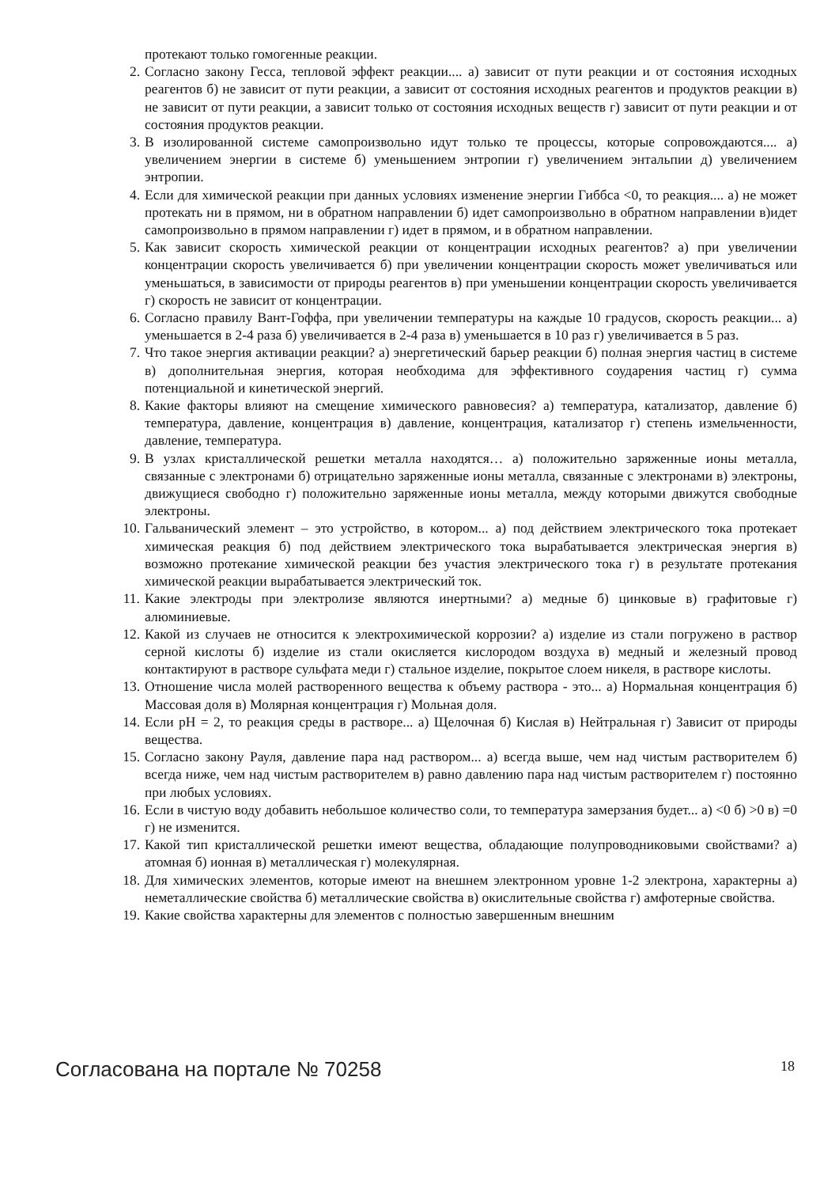протекают только гомогенные реакции.
2. Согласно закону Гесса, тепловой эффект реакции.... а) зависит от пути реакции и от состояния исходных реагентов б) не зависит от пути реакции, а зависит от состояния исходных реагентов и продуктов реакции в) не зависит от пути реакции, а зависит только от состояния исходных веществ г) зависит от пути реакции и от состояния продуктов реакции.
3. В изолированной системе самопроизвольно идут только те процессы, которые сопровождаются.... а) увеличением энергии в системе б) уменьшением энтропии г) увеличением энтальпии д) увеличением энтропии.
4. Если для химической реакции при данных условиях изменение энергии Гиббса <0, то реакция.... а) не может протекать ни в прямом, ни в обратном направлении б) идет самопроизвольно в обратном направлении в)идет самопроизвольно в прямом направлении г) идет в прямом, и в обратном направлении.
5. Как зависит скорость химической реакции от концентрации исходных реагентов? а) при увеличении концентрации скорость увеличивается б) при увеличении концентрации скорость может увеличиваться или уменьшаться, в зависимости от природы реагентов в) при уменьшении концентрации скорость увеличивается г) скорость не зависит от концентрации.
6. Согласно правилу Вант-Гоффа, при увеличении температуры на каждые 10 градусов, скорость реакции... а) уменьшается в 2-4 раза б) увеличивается в 2-4 раза в) уменьшается в 10 раз г) увеличивается в 5 раз.
7. Что такое энергия активации реакции? а) энергетический барьер реакции б) полная энергия частиц в системе в) дополнительная энергия, которая необходима для эффективного соударения частиц г) сумма потенциальной и кинетической энергий.
8. Какие факторы влияют на смещение химического равновесия? а) температура, катализатор, давление б) температура, давление, концентрация в) давление, концентрация, катализатор г) степень измельченности, давление, температура.
9. В узлах кристаллической решетки металла находятся… а) положительно заряженные ионы металла, связанные с электронами б) отрицательно заряженные ионы металла, связанные с электронами в) электроны, движущиеся свободно г) положительно заряженные ионы металла, между которыми движутся свободные электроны.
10. Гальванический элемент – это устройство, в котором... а) под действием электрического тока протекает химическая реакция б) под действием электрического тока вырабатывается электрическая энергия в) возможно протекание химической реакции без участия электрического тока г) в результате протекания химической реакции вырабатывается электрический ток.
11. Какие электроды при электролизе являются инертными? а) медные б) цинковые в) графитовые г) алюминиевые.
12. Какой из случаев не относится к электрохимической коррозии? а) изделие из стали погружено в раствор серной кислоты б) изделие из стали окисляется кислородом воздуха в) медный и железный провод контактируют в растворе сульфата меди г) стальное изделие, покрытое слоем никеля, в растворе кислоты.
13. Отношение числа молей растворенного вещества к объему раствора - это... а) Нормальная концентрация б) Массовая доля в) Молярная концентрация г) Мольная доля.
14. Если pH = 2, то реакция среды в растворе... а) Щелочная б) Кислая в) Нейтральная г) Зависит от природы вещества.
15. Согласно закону Рауля, давление пара над раствором... а) всегда выше, чем над чистым растворителем б) всегда ниже, чем над чистым растворителем в) равно давлению пара над чистым растворителем г) постоянно при любых условиях.
16. Если в чистую воду добавить небольшое количество соли, то температура замерзания будет... а) <0 б) >0 в) =0 г) не изменится.
17. Какой тип кристаллической решетки имеют вещества, обладающие полупроводниковыми свойствами? а) атомная б) ионная в) металлическая г) молекулярная.
18. Для химических элементов, которые имеют на внешнем электронном уровне 1-2 электрона, характерны а) неметаллические свойства б) металлические свойства в) окислительные свойства г) амфотерные свойства.
19. Какие свойства характерны для элементов с полностью завершенным внешним
Согласована на портале № 70258 18